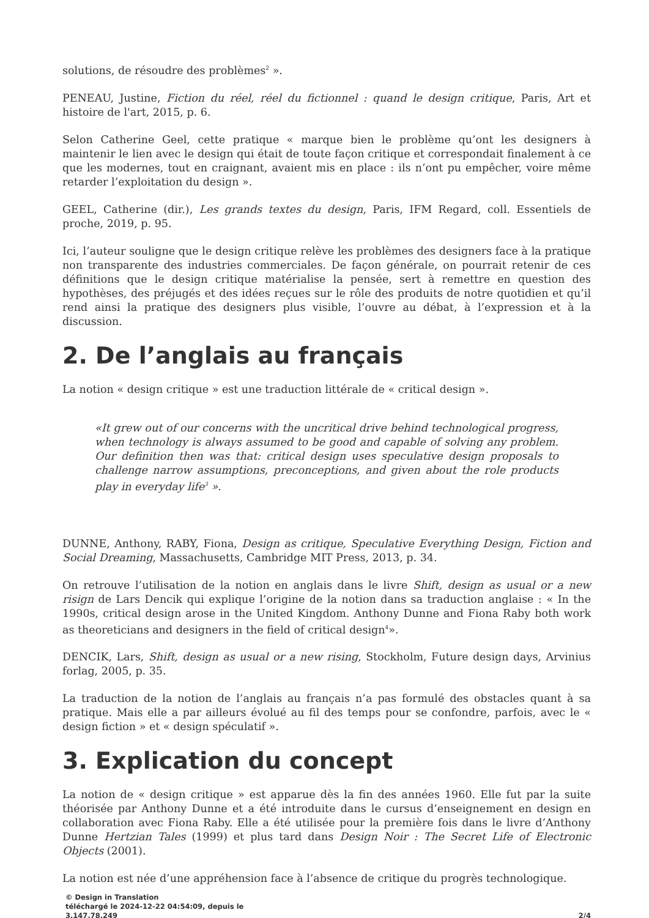solutions, de résoudre des problèmes<sup>2</sup> ».
PENEAU, Justine, Fiction du réel, réel du fictionnel : quand le design critique, Paris, Art et histoire de l'art, 2015, p. 6.
Selon Catherine Geel, cette pratique « marque bien le problème qu’ont les designers à maintenir le lien avec le design qui était de toute façon critique et correspondait finalement à ce que les modernes, tout en craignant, avaient mis en place : ils n’ont pu empêcher, voire même retarder l’exploitation du design ».
GEEL, Catherine (dir.), Les grands textes du design, Paris, IFM Regard, coll. Essentiels de proche, 2019, p. 95.
Ici, l’auteur souligne que le design critique relève les problèmes des designers face à la pratique non transparente des industries commerciales. De façon générale, on pourrait retenir de ces définitions que le design critique matérialise la pensée, sert à remettre en question des hypothèses, des préjugés et des idées reçues sur le rôle des produits de notre quotidien et qu’il rend ainsi la pratique des designers plus visible, l’ouvre au débat, à l’expression et à la discussion.
2. De l’anglais au français
La notion « design critique » est une traduction littérale de « critical design ».
«It grew out of our concerns with the uncritical drive behind technological progress, when technology is always assumed to be good and capable of solving any problem. Our definition then was that: critical design uses speculative design proposals to challenge narrow assumptions, preconceptions, and given about the role products play in everyday life<sup>3</sup> ».
DUNNE, Anthony, RABY, Fiona, Design as critique, Speculative Everything Design, Fiction and Social Dreaming, Massachusetts, Cambridge MIT Press, 2013, p. 34.
On retrouve l’utilisation de la notion en anglais dans le livre Shift, design as usual or a new risign de Lars Dencik qui explique l’origine de la notion dans sa traduction anglaise : « In the 1990s, critical design arose in the United Kingdom. Anthony Dunne and Fiona Raby both work as theoreticians and designers in the field of critical design<sup>4</sup>».
DENCIK, Lars, Shift, design as usual or a new rising, Stockholm, Future design days, Arvinius forlag, 2005, p. 35.
La traduction de la notion de l’anglais au français n’a pas formulé des obstacles quant à sa pratique. Mais elle a par ailleurs évolué au fil des temps pour se confondre, parfois, avec le « design fiction » et « design spéculatif ».
3. Explication du concept
La notion de « design critique » est apparue dès la fin des années 1960. Elle fut par la suite théorisée par Anthony Dunne et a été introduite dans le cursus d’enseignement en design en collaboration avec Fiona Raby. Elle a été utilisée pour la première fois dans le livre d’Anthony Dunne Hertzian Tales (1999) et plus tard dans Design Noir : The Secret Life of Electronic Objects (2001).
La notion est née d’une appréhension face à l’absence de critique du progrès technologique.
© Design in Translation
téléchargé le 2024-12-22 04:54:09, depuis le
3.147.78.249
2/4